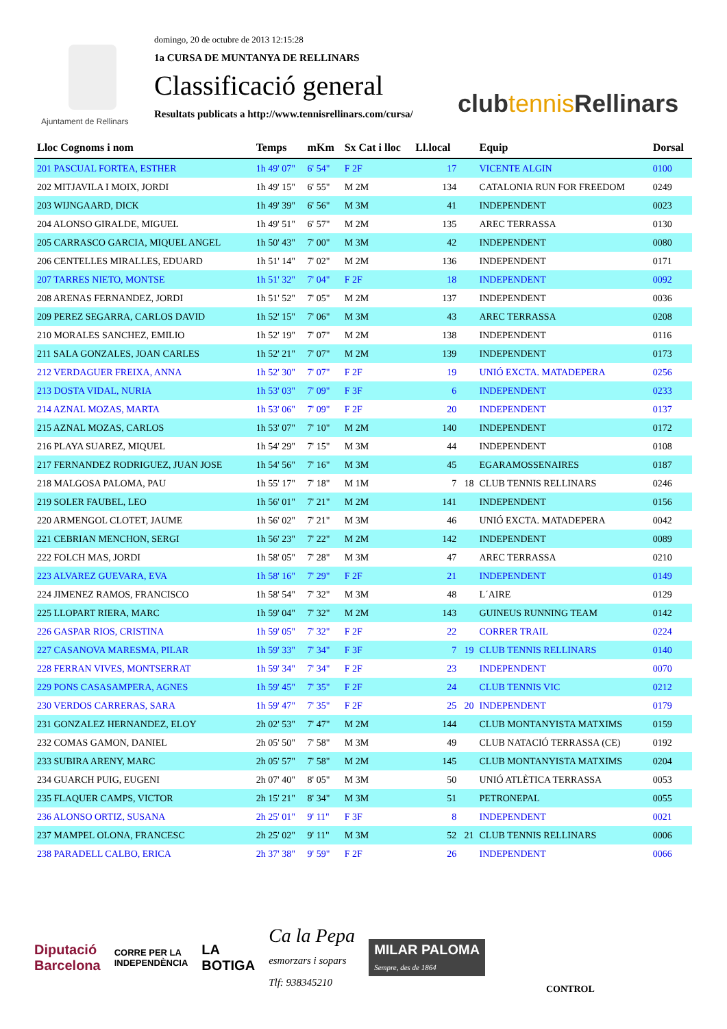Ajuntament de Rellinars
domingo, 20 de octubre de 2013 12:15:28
1a CURSA DE MUNTANYA DE RELLINARS
Classificació general
Resultats publicats a http://www.tennisrellinars.com/cursa/
clubtennis Rellinars
| Lloc Cognoms i nom | Temps | mKm | Sx Cat i lloc | Ll.local | | Equip | Dorsal |
| --- | --- | --- | --- | --- | --- | --- | --- |
| 201 PASCUAL FORTEA, ESTHER | 1h 49' 07" | 6' 54" | F 2F | 17 | | VICENTE ALGIN | 0100 |
| 202 MITJAVILA I MOIX, JORDI | 1h 49' 15" | 6' 55" | M 2M | 134 | | CATALONIA RUN FOR FREEDOM | 0249 |
| 203 WIJNGAARD, DICK | 1h 49' 39" | 6' 56" | M 3M | 41 | | INDEPENDENT | 0023 |
| 204 ALONSO GIRALDE, MIGUEL | 1h 49' 51" | 6' 57" | M 2M | 135 | | AREC TERRASSA | 0130 |
| 205 CARRASCO GARCIA, MIQUEL ANGEL | 1h 50' 43" | 7' 00" | M 3M | 42 | | INDEPENDENT | 0080 |
| 206 CENTELLES MIRALLES, EDUARD | 1h 51' 14" | 7' 02" | M 2M | 136 | | INDEPENDENT | 0171 |
| 207 TARRES NIETO, MONTSE | 1h 51' 32" | 7' 04" | F 2F | 18 | | INDEPENDENT | 0092 |
| 208 ARENAS FERNANDEZ, JORDI | 1h 51' 52" | 7' 05" | M 2M | 137 | | INDEPENDENT | 0036 |
| 209 PEREZ SEGARRA, CARLOS DAVID | 1h 52' 15" | 7' 06" | M 3M | 43 | | AREC TERRASSA | 0208 |
| 210 MORALES SANCHEZ, EMILIO | 1h 52' 19" | 7' 07" | M 2M | 138 | | INDEPENDENT | 0116 |
| 211 SALA GONZALES, JOAN CARLES | 1h 52' 21" | 7' 07" | M 2M | 139 | | INDEPENDENT | 0173 |
| 212 VERDAGUER FREIXA, ANNA | 1h 52' 30" | 7' 07" | F 2F | 19 | | UNIÓ EXCTA. MATADEPERA | 0256 |
| 213 DOSTA VIDAL, NURIA | 1h 53' 03" | 7' 09" | F 3F | 6 | | INDEPENDENT | 0233 |
| 214 AZNAL MOZAS, MARTA | 1h 53' 06" | 7' 09" | F 2F | 20 | | INDEPENDENT | 0137 |
| 215 AZNAL MOZAS, CARLOS | 1h 53' 07" | 7' 10" | M 2M | 140 | | INDEPENDENT | 0172 |
| 216 PLAYA SUAREZ, MIQUEL | 1h 54' 29" | 7' 15" | M 3M | 44 | | INDEPENDENT | 0108 |
| 217 FERNANDEZ RODRIGUEZ, JUAN JOSE | 1h 54' 56" | 7' 16" | M 3M | 45 | | EGARAMOSSENAIRES | 0187 |
| 218 MALGOSA PALOMA, PAU | 1h 55' 17" | 7' 18" | M 1M | 7 | 18 | CLUB TENNIS RELLINARS | 0246 |
| 219 SOLER FAUBEL, LEO | 1h 56' 01" | 7' 21" | M 2M | 141 | | INDEPENDENT | 0156 |
| 220 ARMENGOL CLOTET, JAUME | 1h 56' 02" | 7' 21" | M 3M | 46 | | UNIÓ EXCTA. MATADEPERA | 0042 |
| 221 CEBRIAN MENCHON, SERGI | 1h 56' 23" | 7' 22" | M 2M | 142 | | INDEPENDENT | 0089 |
| 222 FOLCH MAS, JORDI | 1h 58' 05" | 7' 28" | M 3M | 47 | | AREC TERRASSA | 0210 |
| 223 ALVAREZ GUEVARA, EVA | 1h 58' 16" | 7' 29" | F 2F | 21 | | INDEPENDENT | 0149 |
| 224 JIMENEZ RAMOS, FRANCISCO | 1h 58' 54" | 7' 32" | M 3M | 48 | | L´AIRE | 0129 |
| 225 LLOPART RIERA, MARC | 1h 59' 04" | 7' 32" | M 2M | 143 | | GUINEUS RUNNING TEAM | 0142 |
| 226 GASPAR RIOS, CRISTINA | 1h 59' 05" | 7' 32" | F 2F | 22 | | CORRER TRAIL | 0224 |
| 227 CASANOVA MARESMA, PILAR | 1h 59' 33" | 7' 34" | F 3F | 7 | 19 | CLUB TENNIS RELLINARS | 0140 |
| 228 FERRAN VIVES, MONTSERRAT | 1h 59' 34" | 7' 34" | F 2F | 23 | | INDEPENDENT | 0070 |
| 229 PONS CASASAMPERA, AGNES | 1h 59' 45" | 7' 35" | F 2F | 24 | | CLUB TENNIS VIC | 0212 |
| 230 VERDOS CARRERAS, SARA | 1h 59' 47" | 7' 35" | F 2F | 25 | 20 | INDEPENDENT | 0179 |
| 231 GONZALEZ HERNANDEZ, ELOY | 2h 02' 53" | 7' 47" | M 2M | 144 | | CLUB MONTANYISTA MATXIMS | 0159 |
| 232 COMAS GAMON, DANIEL | 2h 05' 50" | 7' 58" | M 3M | 49 | | CLUB NATACIÓ TERRASSA (CE) | 0192 |
| 233 SUBIRA ARENY, MARC | 2h 05' 57" | 7' 58" | M 2M | 145 | | CLUB MONTANYISTA MATXIMS | 0204 |
| 234 GUARCH PUIG, EUGENI | 2h 07' 40" | 8' 05" | M 3M | 50 | | UNIÓ ATLÈTICA TERRASSA | 0053 |
| 235 FLAQUER CAMPS, VICTOR | 2h 15' 21" | 8' 34" | M 3M | 51 | | PETRONEPAL | 0055 |
| 236 ALONSO ORTIZ, SUSANA | 2h 25' 01" | 9' 11" | F 3F | 8 | | INDEPENDENT | 0021 |
| 237 MAMPEL OLONA, FRANCESC | 2h 25' 02" | 9' 11" | M 3M | 52 | 21 | CLUB TENNIS RELLINARS | 0006 |
| 238 PARADELL CALBO, ERICA | 2h 37' 38" | 9' 59" | F 2F | 26 | | INDEPENDENT | 0066 |
Diputació
Barcelona
CORRE PER LA
INDEPENDÈNCIA
LA
BOTIGA
Ca la Pepa
esmorzars i sopars
Tlf: 938345210
MILAR PALOMA
Sempre, des de 1864
CONTROL